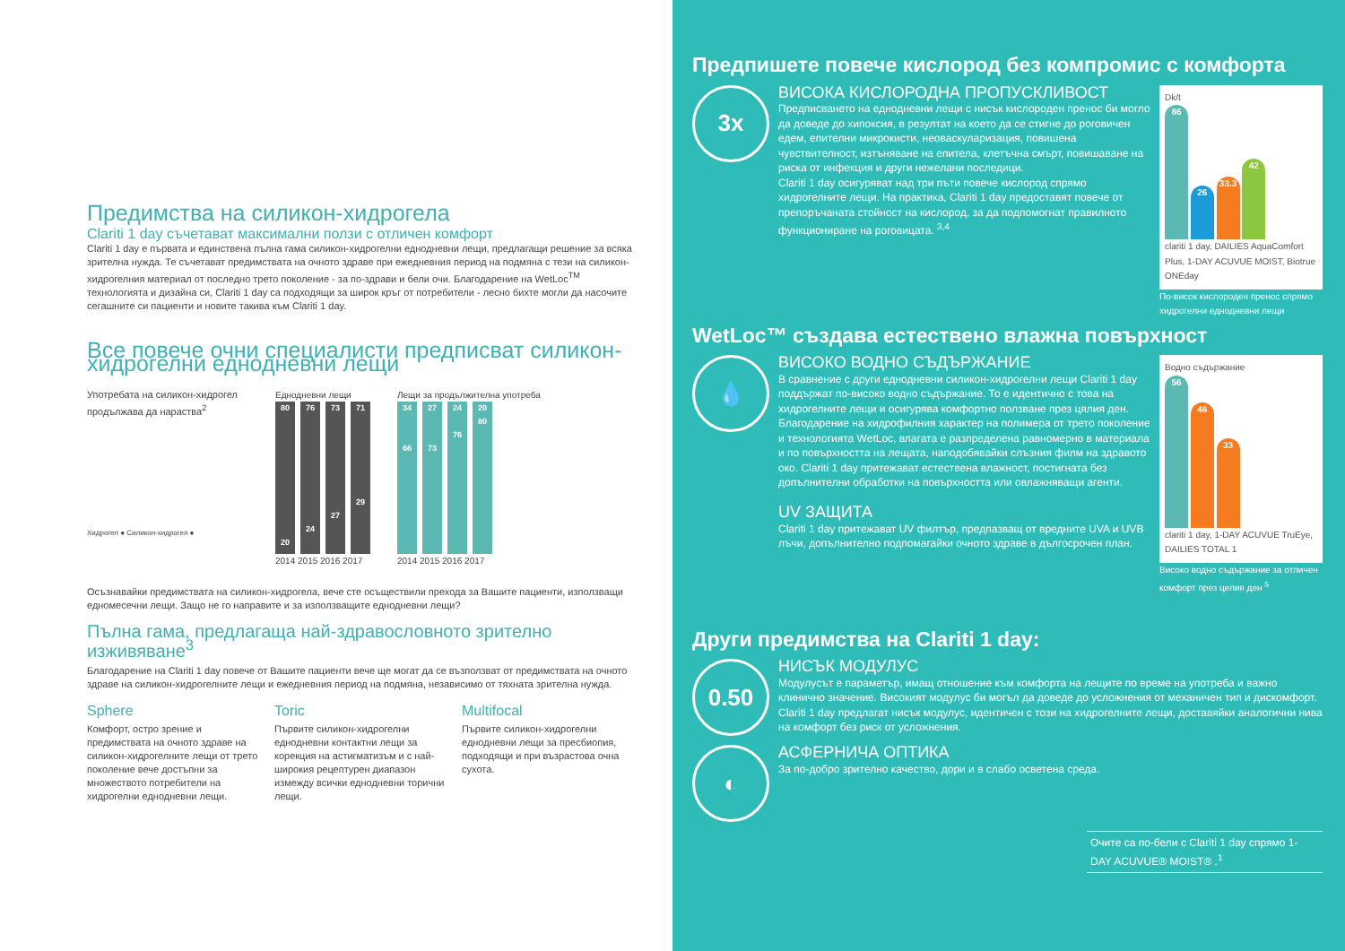Предимства на силикон-хидрогела
Clariti 1 day съчетават максимални ползи с отличен комфорт
Clariti 1 day е първата и единствена пълна гама силикон-хидрогелни еднодневни лещи, предлагащи решение за всяка зрителна нужда. Те съчетават предимствата на очното здраве при ежедневния период на подмяна с тези на силикон-хидрогелния материал от последно трето поколение - за по-здрави и бели очи. Благодарение на WetLoc<sup>TM</sup> технологията и дизайна си, Clariti 1 day са подходящи за широк кръг от потребители - лесно бихте могли да насочите сегашните си пациенти и новите такива към Clariti 1 day.
Все повече очни специалисти предписват силикон-хидрогелни еднодневни лещи
Употребата на силикон-хидрогел продължава да нараства<sup>2</sup>
Хидрогел ● Силикон-хидрогел ●
Еднодневни лещи
80
20
76
24
73
27
71
29
2014 2015 2016 2017
Лещи за продължителна употреба
34
66
27
73
24
76
20
80
2014 2015 2016 2017
Осъзнавайки предимствата на силикон-хидрогела, вече сте осъществили прехода за Вашите пациенти, използващи едномесечни лещи. Защо не го направите и за използващите еднодневни лещи?
Пълна гама, предлагаща най-здравословното зрително изживяване<sup>3</sup>
Благодарение на Clariti 1 day повече от Вашите пациенти вече ще могат да се възползват от предимствата на очното здраве на силикон-хидрогелните лещи и ежедневния период на подмяна, независимо от тяхната зрителна нужда.
Sphere
Комфорт, остро зрение и предимствата на очното здраве на силикон-хидрогелните лещи от трето поколение вече достъпни за множеството потребители на хидрогелни еднодневни лещи.
Toric
Първите силикон-хидрогелни еднодневни контактни лещи за корекция на астигматизъм и с най-широкия рецептурен диапазон измежду всички еднодневни торични лещи.
Multifocal
Първите силикон-хидрогелни еднодневни лещи за пресбиопия, подходящи и при възрастова очна сухота.
Предпишете повече кислород без компромис с комфорта
3x
ВИСОКА КИСЛОРОДНА ПРОПУСКЛИВОСТ
Предписването на еднодневни лещи с нисък кислороден пренос би могло да доведе до хипоксия, в резултат на което да се стигне до роговичен едем, епителни микрокисти, неоваскуларизация, повишена чувствителност, изтъняване на епитела, клетъчна смърт, повишаване на риска от инфекция и други нежелани последици.
Clariti 1 day осигуряват над три пъти повече кислород спрямо хидрогелните лещи. На практика, Clariti 1 day предоставят повече от препоръчаната стойност на кислород, за да подпомогнат правилното функциониране на роговицата. <sup>3,4</sup>
Dk/t
86 26 33.3 42
clariti 1 day, DAILIES AquaComfort Plus, 1-DAY ACUVUE MOIST, Biotrue ONEday
По-висок кислороден пренос спрямо хидрогелни еднодневни лещи
WetLoc™ създава естествено влажна повърхност
💧
ВИСОКО ВОДНО СЪДЪРЖАНИЕ
В сравнение с други еднодневни силикон-хидрогелни лещи Clariti 1 day поддържат по-високо водно съдържание. То е идентично с това на хидрогелните лещи и осигурява комфортно ползване през цялия ден. Благодарение на хидрофилния характер на полимера от трето поколение и технологията WetLoc, влагата е разпределена равномерно в материала и по повърхността на лещата, наподобявайки слъзния филм на здравото око. Clariti 1 day притежават естествена влажност, постигната без допълнителни обработки на повърхността или овлажняващи агенти.
UV ЗАЩИТА
Clariti 1 day притежават UV филтър, предпазващ от вредните UVA и UVB лъчи, допълнително подпомагайки очното здраве в дългосрочен план.
Водно съдържание
56 46 33
clariti 1 day, 1-DAY ACUVUE TruEye, DAILIES TOTAL 1
Високо водно съдържание за отличен комфорт през целия ден <sup>5</sup>
Други предимства на Clariti 1 day:
0.50
НИСЪК МОДУЛУС
Модулусът е параметър, имащ отношение към комфорта на лещите по време на употреба и важно клинично значение. Високият модулус би могъл да доведе до усложнения от механичен тип и дискомфорт. Clariti 1 day предлагат нисък модулус, идентичен с този на хидрогелните лещи, доставяйки аналогични нива на комфорт без риск от усложнения.
◐
АСФЕРНИЧА ОПТИКА
За по-добро зрително качество, дори и в слабо осветена среда.
Очите са по-бели с Clariti 1 day спрямо 1-DAY ACUVUE® MOIST® .<sup>1</sup>